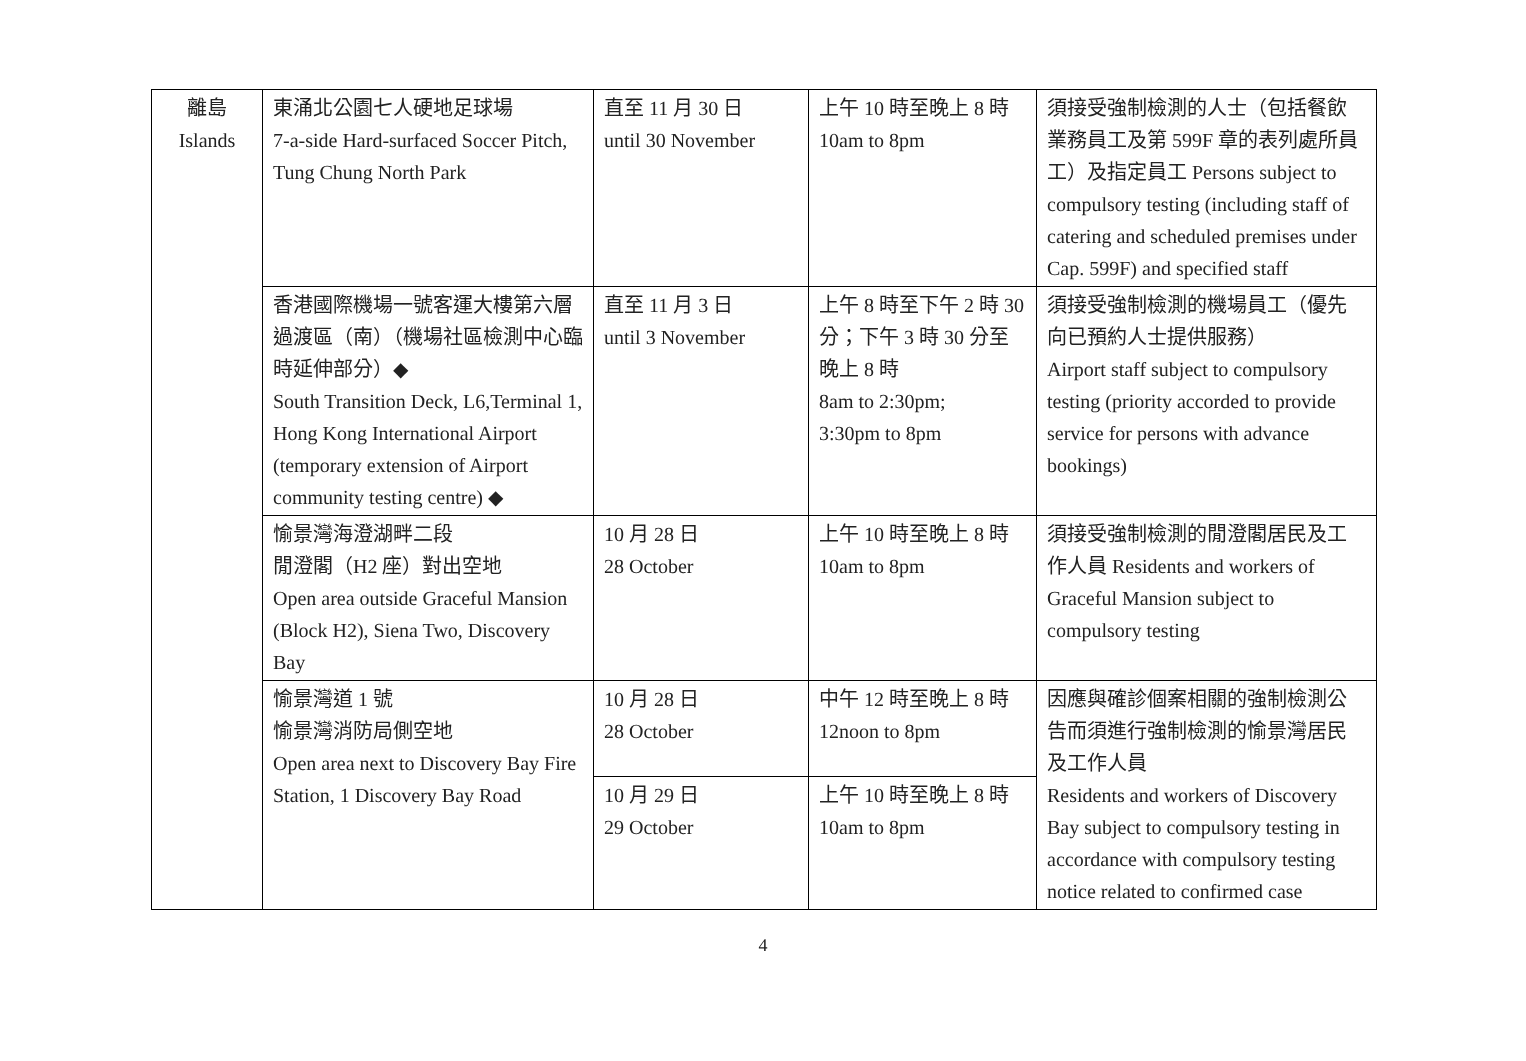| 離島 Islands | 東涌北公園七人硬地足球場 7-a-side Hard-surfaced Soccer Pitch, Tung Chung North Park | 直至 11 月 30 日 until 30 November | 上午 10 時至晚上 8 時 10am to 8pm | 須接受強制檢測的人士（包括餐飲業務員工及第 599F 章的表列處所員工）及指定員工 Persons subject to compulsory testing (including staff of catering and scheduled premises under Cap. 599F) and specified staff |
| | 香港國際機場一號客運大樓第六層過渡區（南）（機場社區檢測中心臨時延伸部分）◆ South Transition Deck, L6,Terminal 1, Hong Kong International Airport (temporary extension of Airport community testing centre) ◆ | 直至 11 月 3 日 until 3 November | 上午 8 時至下午 2 時 30 分；下午 3 時 30 分至晚上 8 時 8am to 2:30pm; 3:30pm to 8pm | 須接受強制檢測的機場員工（優先向已預約人士提供服務） Airport staff subject to compulsory testing (priority accorded to provide service for persons with advance bookings) |
| | 愉景灣海澄湖畔二段 閒澄閣（H2 座）對出空地 Open area outside Graceful Mansion (Block H2), Siena Two, Discovery Bay | 10 月 28 日 28 October | 上午 10 時至晚上 8 時 10am to 8pm | 須接受強制檢測的閒澄閣居民及工作人員 Residents and workers of Graceful Mansion subject to compulsory testing |
| | 愉景灣道 1 號 愉景灣消防局側空地 Open area next to Discovery Bay Fire Station, 1 Discovery Bay Road | 10 月 28 日 28 October | 中午 12 時至晚上 8 時 12noon to 8pm | 因應與確診個案相關的強制檢測公告而須進行強制檢測的愉景灣居民及工作人員 Residents and workers of Discovery Bay subject to compulsory testing in accordance with compulsory testing notice related to confirmed case |
| | | 10 月 29 日 29 October | 上午 10 時至晚上 8 時 10am to 8pm | |
4